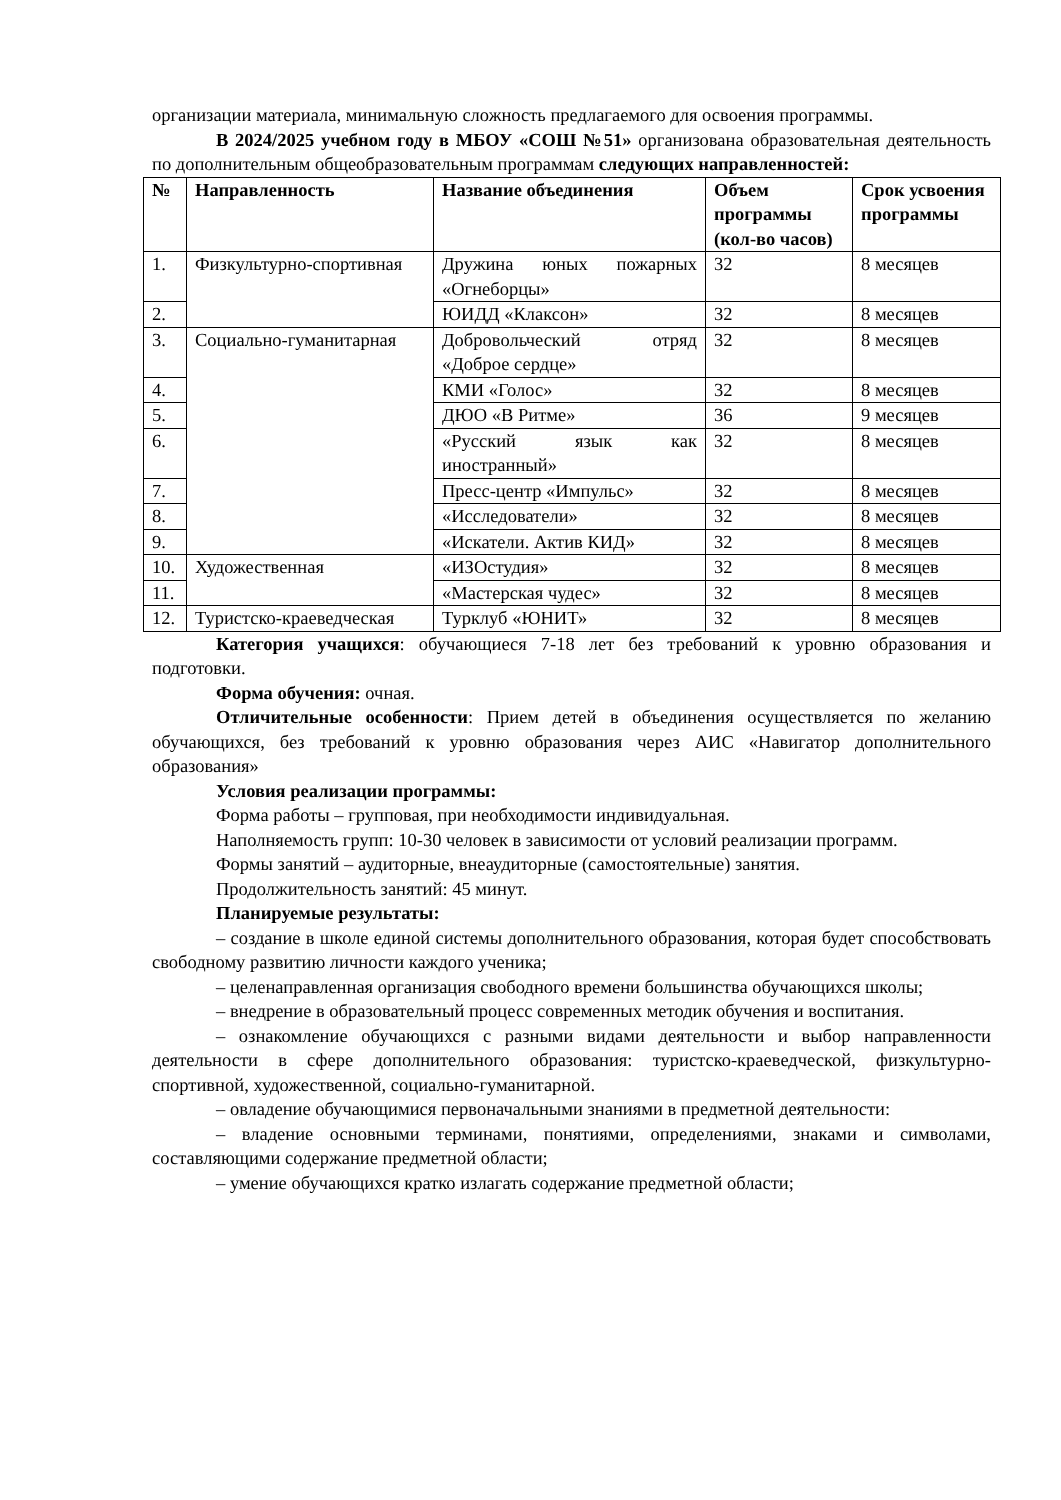организации материала, минимальную сложность предлагаемого для освоения программы.
В 2024/2025 учебном году в МБОУ «СОШ №51» организована образовательная деятельность по дополнительным общеобразовательным программам следующих направленностей:
| № | Направленность | Название объединения | Объем программы (кол-во часов) | Срок усвоения программы |
| --- | --- | --- | --- | --- |
| 1. | Физкультурно-спортивная | Дружина юных пожарных «Огнеборцы» | 32 | 8 месяцев |
| 2. | | ЮИДД «Клаксон» | 32 | 8 месяцев |
| 3. | Социально-гуманитарная | Добровольческий отряд «Доброе сердце» | 32 | 8 месяцев |
| 4. | | КМИ «Голос» | 32 | 8 месяцев |
| 5. | | ДЮО «В Ритме» | 36 | 9 месяцев |
| 6. | | «Русский язык как иностранный» | 32 | 8 месяцев |
| 7. | | Пресс-центр «Импульс» | 32 | 8 месяцев |
| 8. | | «Исследователи» | 32 | 8 месяцев |
| 9. | | «Искатели. Актив КИД» | 32 | 8 месяцев |
| 10. | Художественная | «ИЗОстудия» | 32 | 8 месяцев |
| 11. | | «Мастерская чудес» | 32 | 8 месяцев |
| 12. | Туристско-краеведческая | Турклуб «ЮНИТ» | 32 | 8 месяцев |
Категория учащихся: обучающиеся 7-18 лет без требований к уровню образования и подготовки.
Форма обучения: очная.
Отличительные особенности: Прием детей в объединения осуществляется по желанию обучающихся, без требований к уровню образования через АИС «Навигатор дополнительного образования»
Условия реализации программы:
Форма работы – групповая, при необходимости индивидуальная.
Наполняемость групп: 10-30 человек в зависимости от условий реализации программ.
Формы занятий – аудиторные, внеаудиторные (самостоятельные) занятия.
Продолжительность занятий: 45 минут.
Планируемые результаты:
– создание в школе единой системы дополнительного образования, которая будет способствовать свободному развитию личности каждого ученика;
– целенаправленная организация свободного времени большинства обучающихся школы;
– внедрение в образовательный процесс современных методик обучения и воспитания.
– ознакомление обучающихся с разными видами деятельности и выбор направленности деятельности в сфере дополнительного образования: туристско-краеведческой, физкультурно-спортивной, художественной, социально-гуманитарной.
– овладение обучающимися первоначальными знаниями в предметной деятельности:
– владение основными терминами, понятиями, определениями, знаками и символами, составляющими содержание предметной области;
– умение обучающихся кратко излагать содержание предметной области;